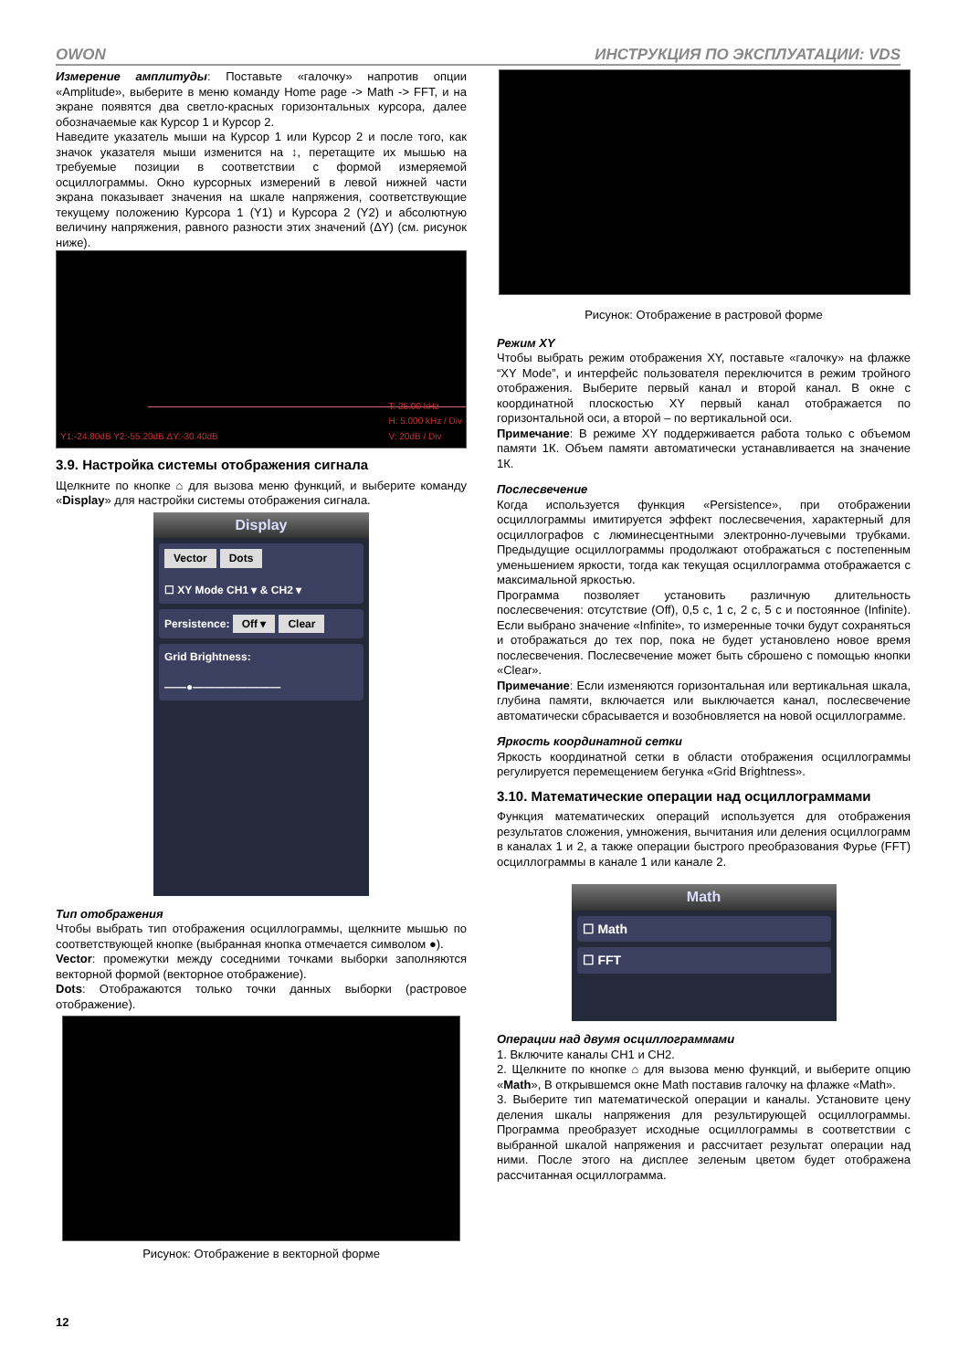OWON ИНСТРУКЦИЯ ПО ЭКСПЛУАТАЦИИ: VDS
Измерение амплитуды: Поставьте «галочку» напротив опции «Amplitude», выберите в меню команду Home page -> Math -> FFT, и на экране появятся два светло-красных горизонтальных курсора, далее обозначаемые как Курсор 1 и Курсор 2.
Наведите указатель мыши на Курсор 1 или Курсор 2 и после того, как значок указателя мыши изменится на ↕, перетащите их мышью на требуемые позиции в соответствии с формой измеряемой осциллограммы. Окно курсорных измерений в левой нижней части экрана показывает значения на шкале напряжения, соответствующие текущему положению Курсора 1 (Y1) и Курсора 2 (Y2) и абсолютную величину напряжения, равного разности этих значений (ΔY) (см. рисунок ниже).
Y1:-24.80dB Y2:-55.20dB ΔY:-30.40dB
T: 25.00 kHz
H: 5.000 kHz / Div
V: 20dB / Div
3.9. Настройка системы отображения сигнала
Щелкните по кнопке ⌂ для вызова меню функций, и выберите команду «Display» для настройки системы отображения сигнала.
Display
Vector Dots
☐ XY Mode CH1 ▾ & CH2 ▾
Persistence: Off ▾ Clear
Grid Brightness:
——●————————
Тип отображения
Чтобы выбрать тип отображения осциллограммы, щелкните мышью по соответствующей кнопке (выбранная кнопка отмечается символом ●).
Vector: промежутки между соседними точками выборки заполняются векторной формой (векторное отображение).
Dots: Отображаются только точки данных выборки (растровое отображение).
Рисунок: Отображение в векторной форме
Рисунок: Отображение в растровой форме
Режим XY
Чтобы выбрать режим отображения XY, поставьте «галочку» на флажке “XY Mode”, и интерфейс пользователя переключится в режим тройного отображения. Выберите первый канал и второй канал. В окне с координатной плоскостью XY первый канал отображается по горизонтальной оси, а второй – по вертикальной оси.
Примечание: В режиме XY поддерживается работа только с объемом памяти 1К. Объем памяти автоматически устанавливается на значение 1К.
Послесвечение
Когда используется функция «Persistence», при отображении осциллограммы имитируется эффект послесвечения, характерный для осциллографов с люминесцентными электронно-лучевыми трубками. Предыдущие осциллограммы продолжают отображаться с постепенным уменьшением яркости, тогда как текущая осциллограмма отображается с максимальной яркостью.
Программа позволяет установить различную длительность послесвечения: отсутствие (Off), 0,5 с, 1 с, 2 с, 5 с и постоянное (Infinite). Если выбрано значение «Infinite», то измеренные точки будут сохраняться и отображаться до тех пор, пока не будет установлено новое время послесвечения. Послесвечение может быть сброшено с помощью кнопки «Clear».
Примечание: Если изменяются горизонтальная или вертикальная шкала, глубина памяти, включается или выключается канал, послесвечение автоматически сбрасывается и возобновляется на новой осциллограмме.
Яркость координатной сетки
Яркость координатной сетки в области отображения осциллограммы регулируется перемещением бегунка «Grid Brightness».
3.10. Математические операции над осциллограммами
Функция математических операций используется для отображения результатов сложения, умножения, вычитания или деления осциллограмм в каналах 1 и 2, а также операции быстрого преобразования Фурье (FFT) осциллограммы в канале 1 или канале 2.
Math
☐ Math
☐ FFT
Операции над двумя осциллограммами
1. Включите каналы CH1 и CH2.
2. Щелкните по кнопке ⌂ для вызова меню функций, и выберите опцию «Math», В открывшемся окне Math поставив галочку на флажке «Math».
3. Выберите тип математической операции и каналы. Установите цену деления шкалы напряжения для результирующей осциллограммы. Программа преобразует исходные осциллограммы в соответствии с выбранной шкалой напряжения и рассчитает результат операции над ними. После этого на дисплее зеленым цветом будет отображена рассчитанная осциллограмма.
12